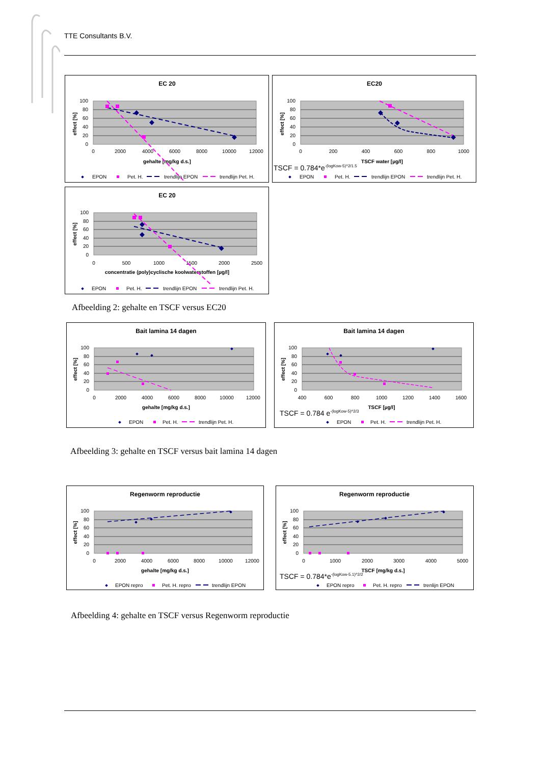TTE Consultants B.V.
EC 20
100
80
60
40
20
0
effect [%]
0
2000
4000
6000
8000
10000
12000
gehalte [mg/kg d.s.]
EPON
Pet. H.
trendlijn EPON
trendlijn Pet. H.
EC20
100
80
60
40
20
0
effect [%]
0
200
400
600
800
1000
TSCF water [µg/l]
TSCF = 0.784*e-(logKow-5)^2/1.5
EPON
Pet. H.
trendlijn EPON
trendlijn Pet. H.
EC 20
100
80
60
40
20
0
effect [%]
0
500
1000
1500
2000
2500
concentratie (poly)cyclische koolwaterstoffen [µg/l]
EPON
Pet. H.
trendlijn EPON
trendlijn Pet. H.
Afbeelding 2: gehalte en TSCF versus EC20
Bait lamina 14 dagen
100
80
60
40
20
0
effect [%]
0
2000
4000
6000
8000
10000
12000
gehalte [mg/kg d.s.]
EPON
Pet. H.
trendlijn Pet. H.
Bait lamina 14 dagen
100
80
60
40
20
0
effect [%]
400
600
800
1000
1200
1400
1600
TSCF [µg/l]
TSCF = 0.784 e-(logKow-5)^2/3
EPON
Pet. H.
trendlijn Pet. H.
Afbeelding 3: gehalte en TSCF versus bait lamina 14 dagen
Regenworm reproductie
100
80
60
40
20
0
effect [%]
0
2000
4000
6000
8000
10000
12000
gehalte [mg/kg d.s.]
EPON repro
Pet. H. repro
trendlijn EPON
Regenworm reproductie
100
80
60
40
20
0
effect [%]
0
1000
2000
3000
4000
5000
TSCF [mg/kg d.s.]
TSCF = 0.784*e-(logKow-5.1)^2/2
EPON repro
Pet. H. repro
trenlijn EPON
Afbeelding 4: gehalte en TSCF versus Regenworm reproductie